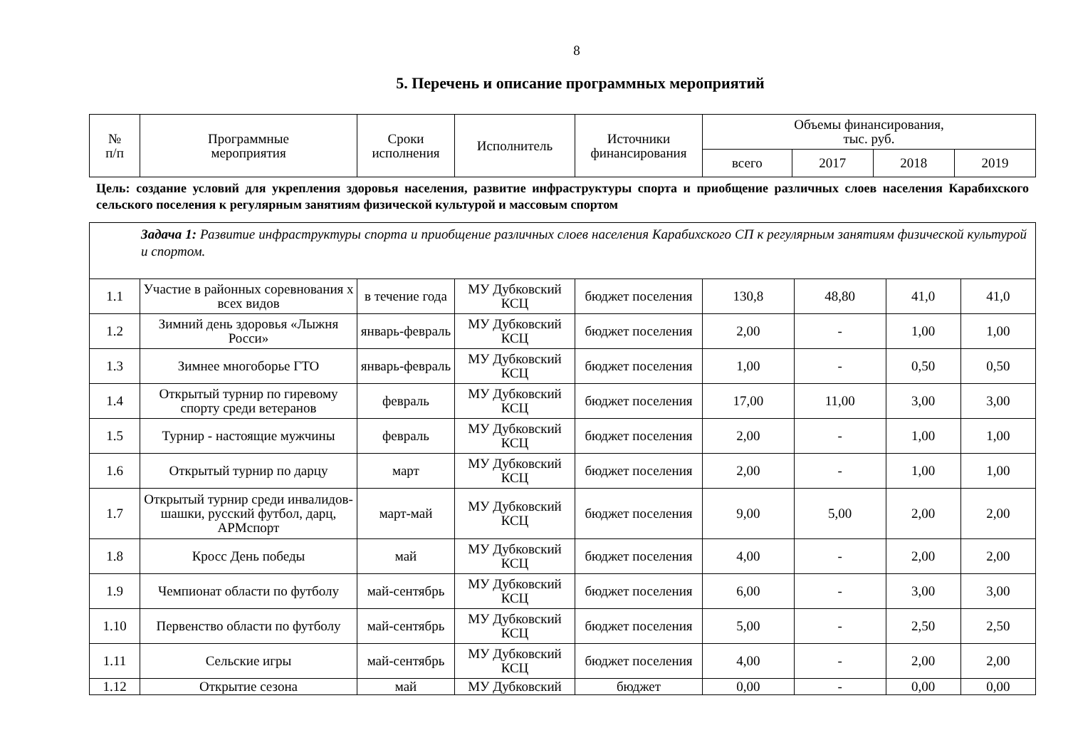8
5. Перечень и описание программных мероприятий
| № п/п | Программные мероприятия | Сроки исполнения | Исполнитель | Источники финансирования | Объемы финансирования, тыс. руб. | | | |
| --- | --- | --- | --- | --- | --- | --- | --- | --- |
| | | | | | всего | 2017 | 2018 | 2019 |
Цель: создание условий для укрепления здоровья населения, развитие инфраструктуры спорта и приобщение различных слоев населения Карабихского сельского поселения к регулярным занятиям физической культурой и массовым спортом
| Задача 1: Развитие инфраструктуры спорта и приобщение различных слоев населения Карабихского СП к регулярным занятиям физической культурой и спортом. | | | | | | | | |
| 1.1 | Участие в районных соревнования х всех видов | в течение года | МУ Дубковский КСЦ | бюджет поселения | 130,8 | 48,80 | 41,0 | 41,0 |
| 1.2 | Зимний день здоровья «Лыжня Росси» | январь-февраль | МУ Дубковский КСЦ | бюджет поселения | 2,00 | - | 1,00 | 1,00 |
| 1.3 | Зимнее многоборье ГТО | январь-февраль | МУ Дубковский КСЦ | бюджет поселения | 1,00 | - | 0,50 | 0,50 |
| 1.4 | Открытый турнир по гиревому спорту среди ветеранов | февраль | МУ Дубковский КСЦ | бюджет поселения | 17,00 | 11,00 | 3,00 | 3,00 |
| 1.5 | Турнир - настоящие мужчины | февраль | МУ Дубковский КСЦ | бюджет поселения | 2,00 | - | 1,00 | 1,00 |
| 1.6 | Открытый турнир по дарцу | март | МУ Дубковский КСЦ | бюджет поселения | 2,00 | - | 1,00 | 1,00 |
| 1.7 | Открытый турнир среди инвалидов-шашки, русский футбол, дарц, АРМспорт | март-май | МУ Дубковский КСЦ | бюджет поселения | 9,00 | 5,00 | 2,00 | 2,00 |
| 1.8 | Кросс День победы | май | МУ Дубковский КСЦ | бюджет поселения | 4,00 | - | 2,00 | 2,00 |
| 1.9 | Чемпионат области по футболу | май-сентябрь | МУ Дубковский КСЦ | бюджет поселения | 6,00 | - | 3,00 | 3,00 |
| 1.10 | Первенство области по футболу | май-сентябрь | МУ Дубковский КСЦ | бюджет поселения | 5,00 | - | 2,50 | 2,50 |
| 1.11 | Сельские игры | май-сентябрь | МУ Дубковский КСЦ | бюджет поселения | 4,00 | - | 2,00 | 2,00 |
| 1.12 | Открытие сезона | май | МУ Дубковский | бюджет | 0,00 | - | 0,00 | 0,00 |